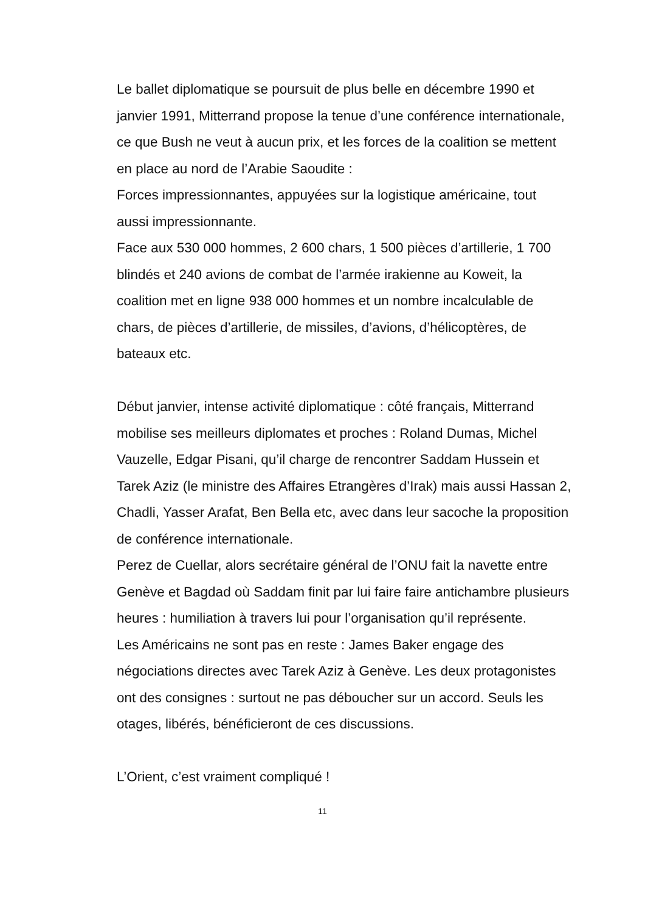Le ballet diplomatique se poursuit de plus belle en décembre 1990 et janvier 1991, Mitterrand propose la tenue d’une conférence internationale, ce que Bush ne veut à aucun prix, et les forces de la coalition se mettent en place au nord de l’Arabie Saoudite :
Forces impressionnantes, appuyées sur la logistique américaine, tout aussi impressionnante.
Face aux 530 000 hommes, 2 600 chars, 1 500 pièces d’artillerie, 1 700 blindés et 240 avions de combat de l’armée irakienne au Koweit, la coalition met en ligne 938 000 hommes et un nombre incalculable de chars, de pièces d’artillerie, de missiles, d’avions, d’hélicoptères, de bateaux etc.
Début janvier, intense activité diplomatique : côté français, Mitterrand mobilise ses meilleurs diplomates et proches : Roland Dumas, Michel Vauzelle, Edgar Pisani, qu’il charge de rencontrer Saddam Hussein et Tarek Aziz (le ministre des Affaires Etrangères d’Irak) mais aussi Hassan 2, Chadli, Yasser Arafat, Ben Bella etc, avec dans leur sacoche la proposition de conférence internationale.
Perez de Cuellar, alors secrétaire général de l’ONU fait la navette entre Genève et Bagdad où Saddam finit par lui faire faire antichambre plusieurs heures : humiliation à travers lui pour l’organisation qu’il représente.
Les Américains ne sont pas en reste : James Baker engage des négociations directes avec Tarek Aziz à Genève. Les deux protagonistes ont des consignes : surtout ne pas déboucher sur un accord. Seuls les otages, libérés, bénéficieront de ces discussions.
L’Orient, c’est vraiment compliqué !
11